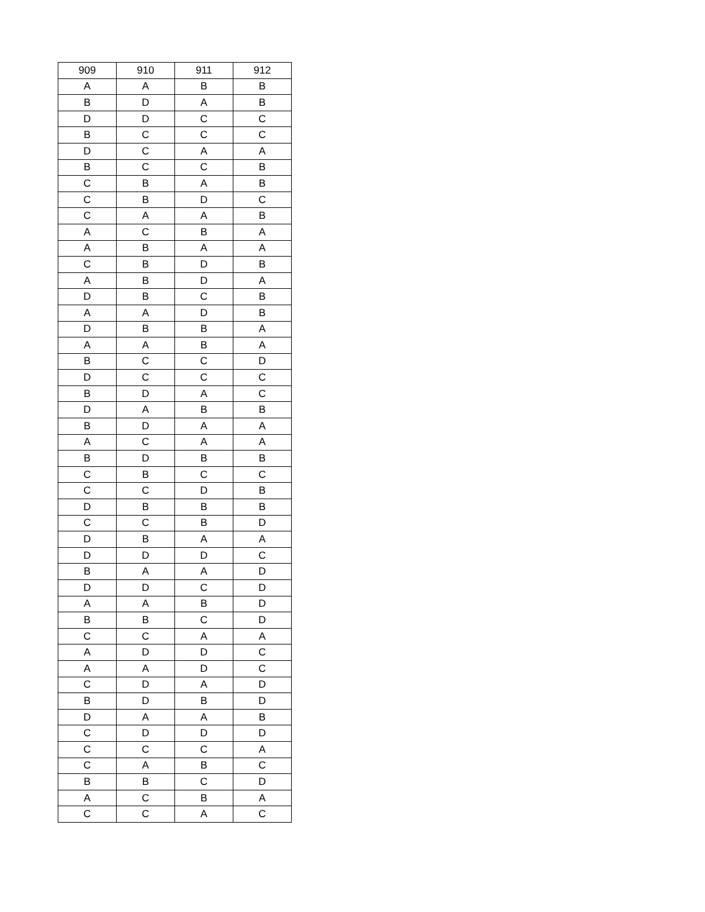| 909 | 910 | 911 | 912 |
| --- | --- | --- | --- |
| A | A | B | B |
| B | D | A | B |
| D | D | C | C |
| B | C | C | C |
| D | C | A | A |
| B | C | C | B |
| C | B | A | B |
| C | B | D | C |
| C | A | A | B |
| A | C | B | A |
| A | B | A | A |
| C | B | D | B |
| A | B | D | A |
| D | B | C | B |
| A | A | D | B |
| D | B | B | A |
| A | A | B | A |
| B | C | C | D |
| D | C | C | C |
| B | D | A | C |
| D | A | B | B |
| B | D | A | A |
| A | C | A | A |
| B | D | B | B |
| C | B | C | C |
| C | C | D | B |
| D | B | B | B |
| C | C | B | D |
| D | B | A | A |
| D | D | D | C |
| B | A | A | D |
| D | D | C | D |
| A | A | B | D |
| B | B | C | D |
| C | C | A | A |
| A | D | D | C |
| A | A | D | C |
| C | D | A | D |
| B | D | B | D |
| D | A | A | B |
| C | D | D | D |
| C | C | C | A |
| C | A | B | C |
| B | B | C | D |
| A | C | B | A |
| C | C | A | C |